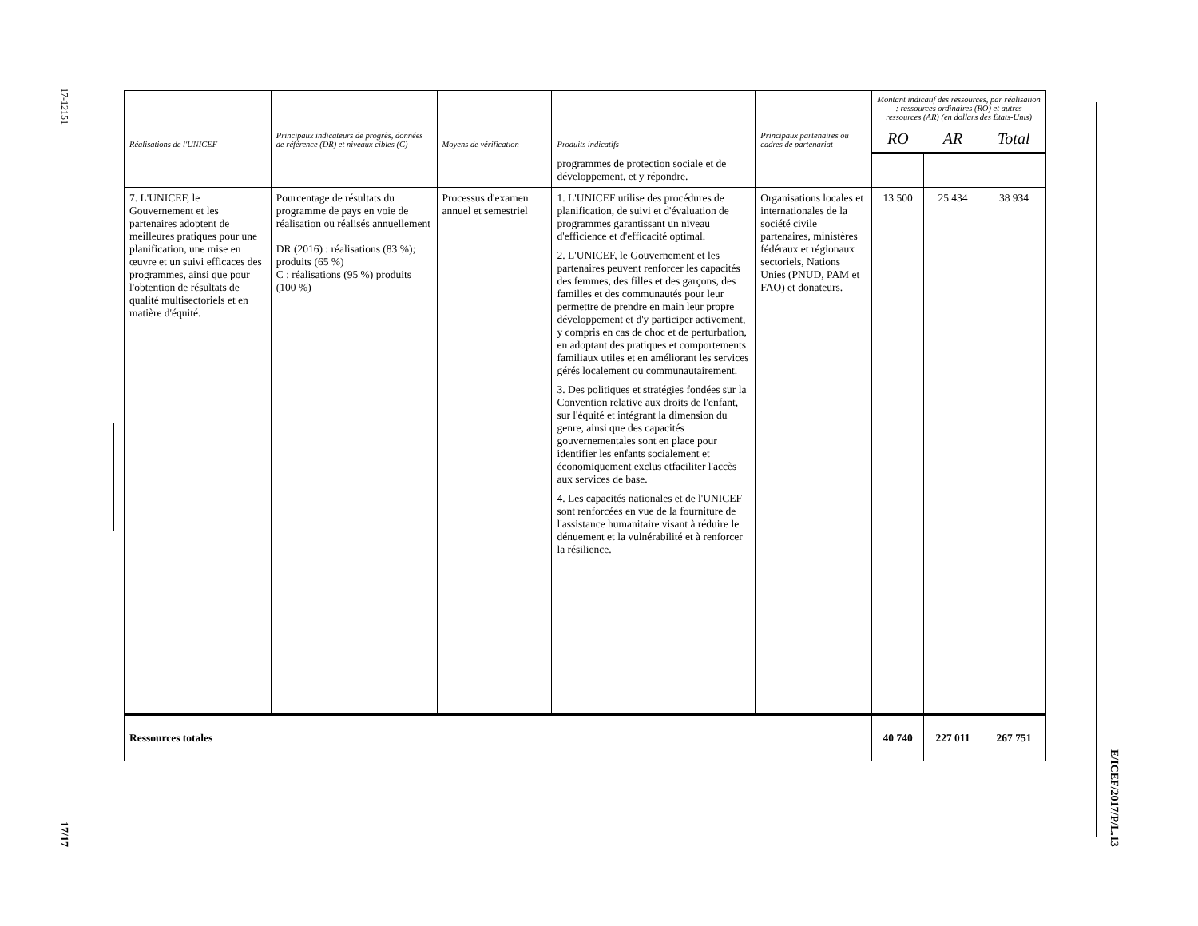17-12151
17/17
E/ICEF/2017/P/L.13
| Réalisations de l'UNICEF | Principaux indicateurs de progrès, données de référence (DR) et niveaux cibles (C) | Moyens de vérification | Produits indicatifs | Principaux partenaires ou cadres de partenariat | Montant indicatif des ressources, par réalisation : ressources ordinaires (RO) et autres ressources (AR) (en dollars des États-Unis) | | |
| --- | --- | --- | --- | --- | --- | --- | --- |
| | | | | | RO | AR | Total |
| | | | programmes de protection sociale et de développement, et y répondre. | | | | |
| 7. L'UNICEF, le Gouvernement et les partenaires adoptent de meilleures pratiques pour une planification, une mise en œuvre et un suivi efficaces des programmes, ainsi que pour l'obtention de résultats de qualité multisectoriels et en matière d'équité. | Pourcentage de résultats du programme de pays en voie de réalisation ou réalisés annuellement DR (2016) : réalisations (83 %); produits (65 %) C : réalisations (95 %) produits (100 %) | Processus d'examen annuel et semestriel | 1. L'UNICEF utilise des procédures de planification, de suivi et d'évaluation de programmes garantissant un niveau d'efficience et d'efficacité optimal. 2. L'UNICEF, le Gouvernement et les partenaires peuvent renforcer les capacités des femmes, des filles et des garçons, des familles et des communautés pour leur permettre de prendre en main leur propre développement et d'y participer activement, y compris en cas de choc et de perturbation, en adoptant des pratiques et comportements familiaux utiles et en améliorant les services gérés localement ou communautairement. 3. Des politiques et stratégies fondées sur la Convention relative aux droits de l'enfant, sur l'équité et intégrant la dimension du genre, ainsi que des capacités gouvernementales sont en place pour identifier les enfants socialement et économiquement exclus etfaciliter l'accès aux services de base. 4. Les capacités nationales et de l'UNICEF sont renforcées en vue de la fourniture de l'assistance humanitaire visant à réduire le dénuement et la vulnérabilité et à renforcer la résilience. | Organisations locales et internationales de la société civile partenaires, ministères fédéraux et régionaux sectoriels, Nations Unies (PNUD, PAM et FAO) et donateurs. | 13 500 | 25 434 | 38 934 |
| Ressources totales | | | | | 40 740 | 227 011 | 267 751 |